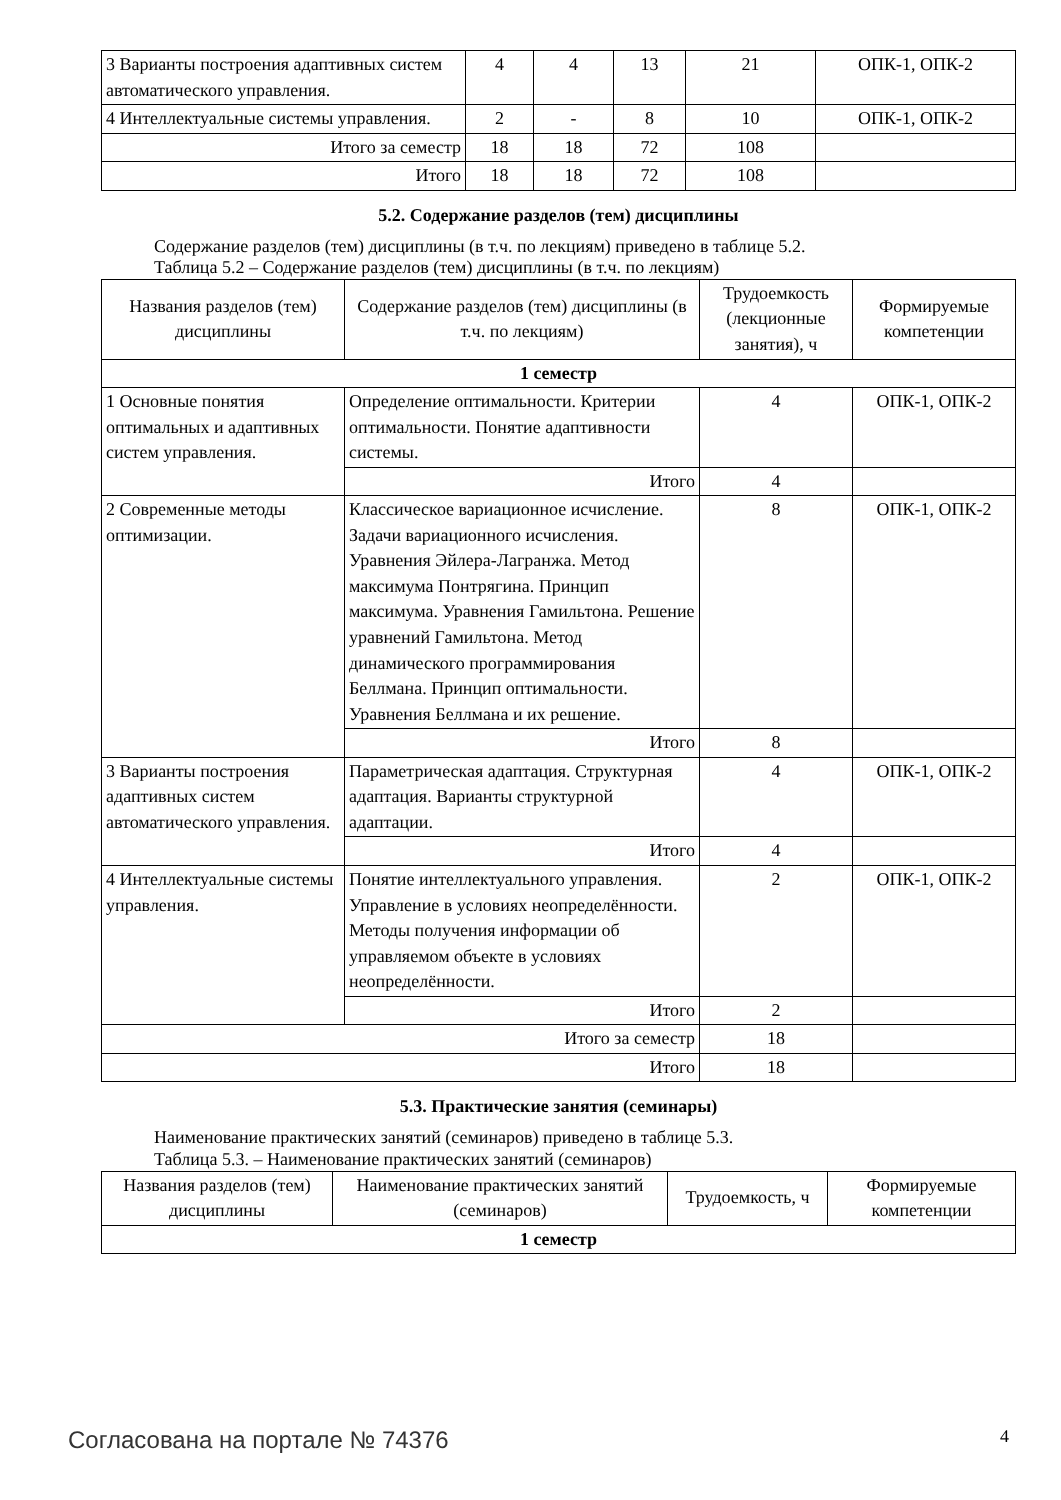| 3 Варианты построения адаптивных систем автоматического управления. | 4 | 4 | 13 | 21 | ОПК-1, ОПК-2 |
| 4 Интеллектуальные системы управления. | 2 | - | 8 | 10 | ОПК-1, ОПК-2 |
| Итого за семестр | 18 | 18 | 72 | 108 | |
| Итого | 18 | 18 | 72 | 108 | |
5.2. Содержание разделов (тем) дисциплины
Содержание разделов (тем) дисциплины (в т.ч. по лекциям) приведено в таблице 5.2.
Таблица 5.2 – Содержание разделов (тем) дисциплины (в т.ч. по лекциям)
| Названия разделов (тем) дисциплины | Содержание разделов (тем) дисциплины (в т.ч. по лекциям) | Трудоемкость (лекционные занятия), ч | Формируемые компетенции |
| --- | --- | --- | --- |
| 1 семестр | | | |
| 1 Основные понятия оптимальных и адаптивных систем управления. | Определение оптимальности. Критерии оптимальности. Понятие адаптивности системы. | 4 | ОПК-1, ОПК-2 |
| | Итого | 4 | |
| 2 Современные методы оптимизации. | Классическое вариационное исчисление. Задачи вариационного исчисления. Уравнения Эйлера-Лагранжа. Метод максимума Понтрягина. Принцип максимума. Уравнения Гамильтона. Решение уравнений Гамильтона. Метод динамического программирования Беллмана. Принцип оптимальности. Уравнения Беллмана и их решение. | 8 | ОПК-1, ОПК-2 |
| | Итого | 8 | |
| 3 Варианты построения адаптивных систем автоматического управления. | Параметрическая адаптация. Структурная адаптация. Варианты структурной адаптации. | 4 | ОПК-1, ОПК-2 |
| | Итого | 4 | |
| 4 Интеллектуальные системы управления. | Понятие интеллектуального управления. Управление в условиях неопределённости. Методы получения информации об управляемом объекте в условиях неопределённости. | 2 | ОПК-1, ОПК-2 |
| | Итого | 2 | |
| Итого за семестр | | 18 | |
| Итого | | 18 | |
5.3. Практические занятия (семинары)
Наименование практических занятий (семинаров) приведено в таблице 5.3.
Таблица 5.3. – Наименование практических занятий (семинаров)
| Названия разделов (тем) дисциплины | Наименование практических занятий (семинаров) | Трудоемкость, ч | Формируемые компетенции |
| --- | --- | --- | --- |
| 1 семестр | | | |
Согласована на портале № 74376 4